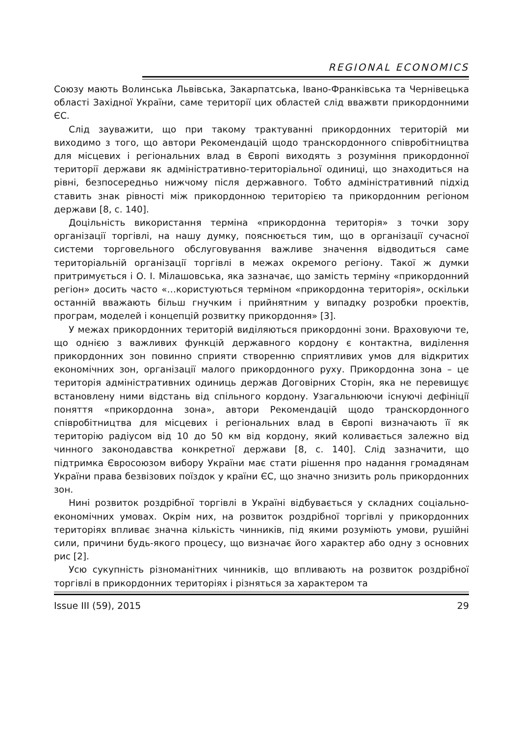REGIONAL ECONOMICS
Союзу мають Волинська Львівська, Закарпатська, Івано-Франківська та Чернівецька області Західної України, саме території цих областей слід вважвти прикордонними ЄС.
Слід зауважити, що при такому трактуванні прикордонних територій ми виходимо з того, що автори Рекомендацій щодо транскордонного співробітництва для місцевих і регіональних влад в Європі виходять з розуміння прикордонної території держави як адміністративно-територіальної одиниці, що знаходиться на рівні, безпосередньо нижчому після державного. Тобто адміністративний підхід ставить знак рівності між прикордонною територією та прикордонним регіоном держави [8, с. 140].
Доцільність використання терміна «прикордонна територія» з точки зору організації торгівлі, на нашу думку, пояснюється тим, що в організації сучасної системи торговельного обслуговування важливе значення відводиться саме територіальній організації торгівлі в межах окремого регіону. Такої ж думки притримується і О. І. Мілашовська, яка зазначає, що замість терміну «прикордонний регіон» досить часто «…користуються терміном «прикордонна територія», оскільки останній вважають більш гнучким і прийнятним у випадку розробки проектів, програм, моделей і концепцій розвитку прикордоння» [3].
У межах прикордонних територій виділяються прикордонні зони. Враховуючи те, що однією з важливих функцій державного кордону є контактна, виділення прикордонних зон повинно сприяти створенню сприятливих умов для відкритих економічних зон, організації малого прикордонного руху. Прикордонна зона – це територія адміністративних одиниць держав Договірних Сторін, яка не перевищує встановлену ними відстань від спільного кордону. Узагальнюючи існуючі дефініції поняття «прикордонна зона», автори Рекомендацій щодо транскордонного співробітництва для місцевих і регіональних влад в Європі визначають її як територію радіусом від 10 до 50 км від кордону, який коливається залежно від чинного законодавства конкретної держави [8, с. 140]. Слід зазначити, що підтримка Євросоюзом вибору України має стати рішення про надання громадянам України права безвізових поїздок у країни ЄС, що значно знизить роль прикордонних зон.
Нині розвиток роздрібної торгівлі в Україні відбувається у складних соціально-економічних умовах. Окрім них, на розвиток роздрібної торгівлі у прикордонних територіях впливає значна кількість чинників, під якими розуміють умови, рушійні сили, причини будь-якого процесу, що визначає його характер або одну з основних рис [2].
Усю сукупність різноманітних чинників, що впливають на розвиток роздрібної торгівлі в прикордонних територіях і різняться за характером та
Issue III (59), 2015 29